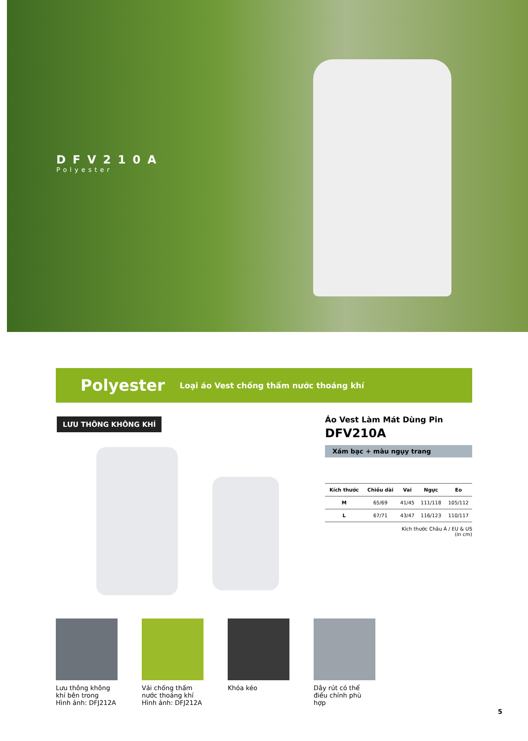DFV210A
Polyester
Polyester Loại áo Vest chống thấm nước thoáng khí
LƯU THÔNG KHÔNG KHÍ
Áo Vest Làm Mát Dùng Pin
DFV210A
Xám bạc + màu ngụy trang
| Kích thước | Chiều dài | Vai | Ngực | Eo |
| --- | --- | --- | --- | --- |
| M | 65/69 | 41/45 | 111/118 | 105/112 |
| L | 67/71 | 43/47 | 116/123 | 110/117 |
Kích thước Châu Á / EU & US
(in cm)
Lưu thông không khí bên trong
Hình ảnh: DFJ212A
Vải chống thấm nước thoáng khí
Hình ảnh: DFJ212A
Khóa kéo Dây rút có thể điều chỉnh phù hợp
5